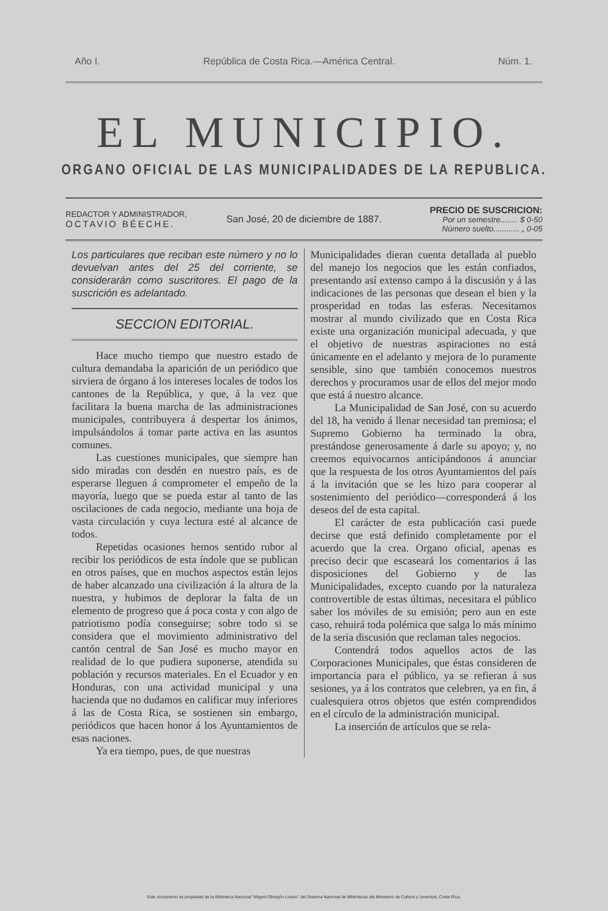Año I. República de Costa Rica.—América Central. Núm. 1.
EL MUNICIPIO.
ORGANO OFICIAL DE LAS MUNICIPALIDADES DE LA REPUBLICA.
REDACTOR Y ADMINISTRADOR,
OCTAVIO BÉECHE.
San José, 20 de diciembre de 1887.
PRECIO DE SUSCRICION:
Por un semestre........ $ 0-50
Número suelto............ „ 0-05
Los particulares que reciban este número y no lo devuelvan antes del 25 del corriente, se considerarán como suscritores. El pago de la suscrición es adelantado.
SECCION EDITORIAL.
Hace mucho tiempo que nuestro estado de cultura demandaba la aparición de un periódico que sirviera de órgano á los intereses locales de todos los cantones de la República, y que, á la vez que facilitara la buena marcha de las administraciones municipales, contribuyera á despertar los ánimos, impulsándolos á tomar parte activa en las asuntos comunes.
Las cuestiones municipales, que siempre han sido miradas con desdén en nuestro país, es de esperarse lleguen á comprometer el empeño de la mayoría, luego que se pueda estar al tanto de las oscilaciones de cada negocio, mediante una hoja de vasta circulación y cuya lectura esté al alcance de todos.
Repetidas ocasiones hemos sentido rubor al recibir los periódicos de esta índole que se publican en otros países, que en muchos aspectos están lejos de haber alcanzado una civilización á la altura de la nuestra, y hubimos de deplorar la falta de un elemento de progreso que á poca costa y con algo de patriotismo podía conseguirse; sobre todo si se considera que el movimiento administrativo del cantón central de San José es mucho mayor en realidad de lo que pudiera suponerse, atendida su población y recursos materiales. En el Ecuador y en Honduras, con una actividad municipal y una hacienda que no dudamos en calificar muy inferiores á las de Costa Rica, se sostienen sin embargo, periódicos que hacen honor á los Ayuntamientos de esas naciones.
Ya era tiempo, pues, de que nuestras
Municipalidades dieran cuenta detallada al pueblo del manejo los negocios que les están confiados, presentando así extenso campo á la discusión y á las indicaciones de las personas que desean el bien y la prosperidad en todas las esferas. Necesitamos mostrar al mundo civilizado que en Costa Rica existe una organización municipal adecuada, y que el objetivo de nuestras aspiraciones no está únicamente en el adelanto y mejora de lo puramente sensible, sino que también conocemos nuestros derechos y procuramos usar de ellos del mejor modo que está á nuestro alcance.
La Municipalidad de San José, con su acuerdo del 18, ha venido á llenar necesidad tan premiosa; el Supremo Gobierno ha terminado la obra, prestándose generosamente á darle su apoyo; y, no creemos equivocarnos anticipándonos á anunciar que la respuesta de los otros Ayuntamientos del país á la invitación que se les hizo para cooperar al sostenimiento del periódico—corresponderá á los deseos del de esta capital.
El carácter de esta publicación casi puede decirse que está definido completamente por el acuerdo que la crea. Organo oficial, apenas es preciso decir que escaseará los comentarios á las disposiciones del Gobierno y de las Municipalidades, excepto cuando por la naturaleza controvertible de estas últimas, necesitara el público saber los móviles de su emisión; pero aun en este caso, rehuirá toda polémica que salga lo más mínimo de la seria discusión que reclaman tales negocios.
Contendrá todos aquellos actos de las Corporaciones Municipales, que éstas consideren de importancia para el público, ya se refieran á sus sesiones, ya á los contratos que celebren, ya en fin, á cualesquiera otros objetos que estén comprendidos en el círculo de la administración municipal.
La inserción de artículos que se rela-
Este documento es propiedad de la Biblioteca Nacional “Miguel Obregón Lizano” del Sistema Nacional de Bibliotecas del Ministerio de Cultura y Juventud, Costa Rica.